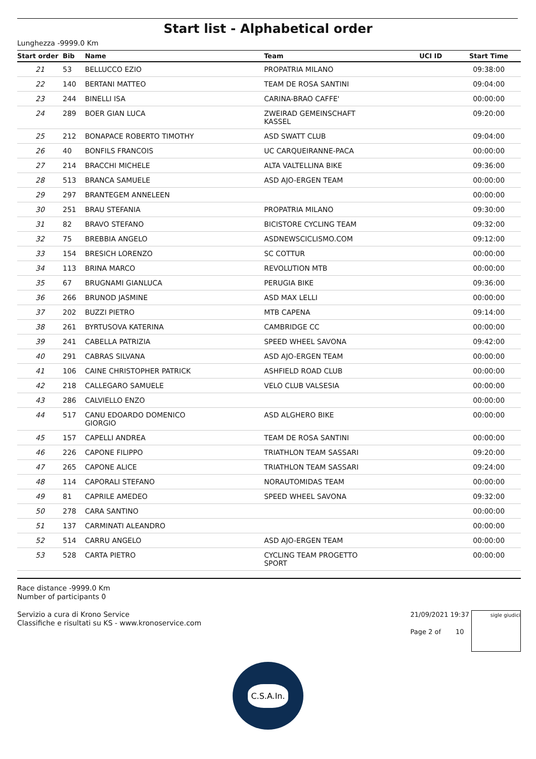Start list - Alphabetical order
Lunghezza -9999.0 Km
| Start order | Bib | Name | Team | UCI ID | Start Time |
| --- | --- | --- | --- | --- | --- |
| 21 | 53 | BELLUCCO EZIO | PROPATRIA MILANO | | 09:38:00 |
| 22 | 140 | BERTANI MATTEO | TEAM DE ROSA SANTINI | | 09:04:00 |
| 23 | 244 | BINELLI ISA | CARINA-BRAO CAFFE' | | 00:00:00 |
| 24 | 289 | BOER GIAN LUCA | ZWEIRAD GEMEINSCHAFT KASSEL | | 09:20:00 |
| 25 | 212 | BONAPACE ROBERTO TIMOTHY | ASD SWATT CLUB | | 09:04:00 |
| 26 | 40 | BONFILS FRANCOIS | UC CARQUEIRANNE-PACA | | 00:00:00 |
| 27 | 214 | BRACCHI MICHELE | ALTA VALTELLINA BIKE | | 09:36:00 |
| 28 | 513 | BRANCA SAMUELE | ASD AJO-ERGEN TEAM | | 00:00:00 |
| 29 | 297 | BRANTEGEM ANNELEEN | | | 00:00:00 |
| 30 | 251 | BRAU STEFANIA | PROPATRIA MILANO | | 09:30:00 |
| 31 | 82 | BRAVO STEFANO | BICISTORE CYCLING TEAM | | 09:32:00 |
| 32 | 75 | BREBBIA ANGELO | ASDNEWSCICLISMO.COM | | 09:12:00 |
| 33 | 154 | BRESICH LORENZO | SC COTTUR | | 00:00:00 |
| 34 | 113 | BRINA MARCO | REVOLUTION MTB | | 00:00:00 |
| 35 | 67 | BRUGNAMI GIANLUCA | PERUGIA BIKE | | 09:36:00 |
| 36 | 266 | BRUNOD JASMINE | ASD MAX LELLI | | 00:00:00 |
| 37 | 202 | BUZZI PIETRO | MTB CAPENA | | 09:14:00 |
| 38 | 261 | BYRTUSOVA KATERINA | CAMBRIDGE CC | | 00:00:00 |
| 39 | 241 | CABELLA PATRIZIA | SPEED WHEEL SAVONA | | 09:42:00 |
| 40 | 291 | CABRAS SILVANA | ASD AJO-ERGEN TEAM | | 00:00:00 |
| 41 | 106 | CAINE CHRISTOPHER PATRICK | ASHFIELD ROAD CLUB | | 00:00:00 |
| 42 | 218 | CALLEGARO SAMUELE | VELO CLUB VALSESIA | | 00:00:00 |
| 43 | 286 | CALVIELLO ENZO | | | 00:00:00 |
| 44 | 517 | CANU EDOARDO DOMENICO GIORGIO | ASD ALGHERO BIKE | | 00:00:00 |
| 45 | 157 | CAPELLI ANDREA | TEAM DE ROSA SANTINI | | 00:00:00 |
| 46 | 226 | CAPONE FILIPPO | TRIATHLON TEAM SASSARI | | 09:20:00 |
| 47 | 265 | CAPONE ALICE | TRIATHLON TEAM SASSARI | | 09:24:00 |
| 48 | 114 | CAPORALI STEFANO | NORAUTOMIDAS TEAM | | 00:00:00 |
| 49 | 81 | CAPRILE AMEDEO | SPEED WHEEL SAVONA | | 09:32:00 |
| 50 | 278 | CARA SANTINO | | | 00:00:00 |
| 51 | 137 | CARMINATI ALEANDRO | | | 00:00:00 |
| 52 | 514 | CARRU ANGELO | ASD AJO-ERGEN TEAM | | 00:00:00 |
| 53 | 528 | CARTA PIETRO | CYCLING TEAM PROGETTO SPORT | | 00:00:00 |
Race distance -9999.0 Km
Number of participants 0
Servizio a cura di Krono Service
Classifiche e risultati su KS - www.kronoservice.com
21/09/2021 19:37
Page 2 of 10
sigle giudici
C.S.A.In.